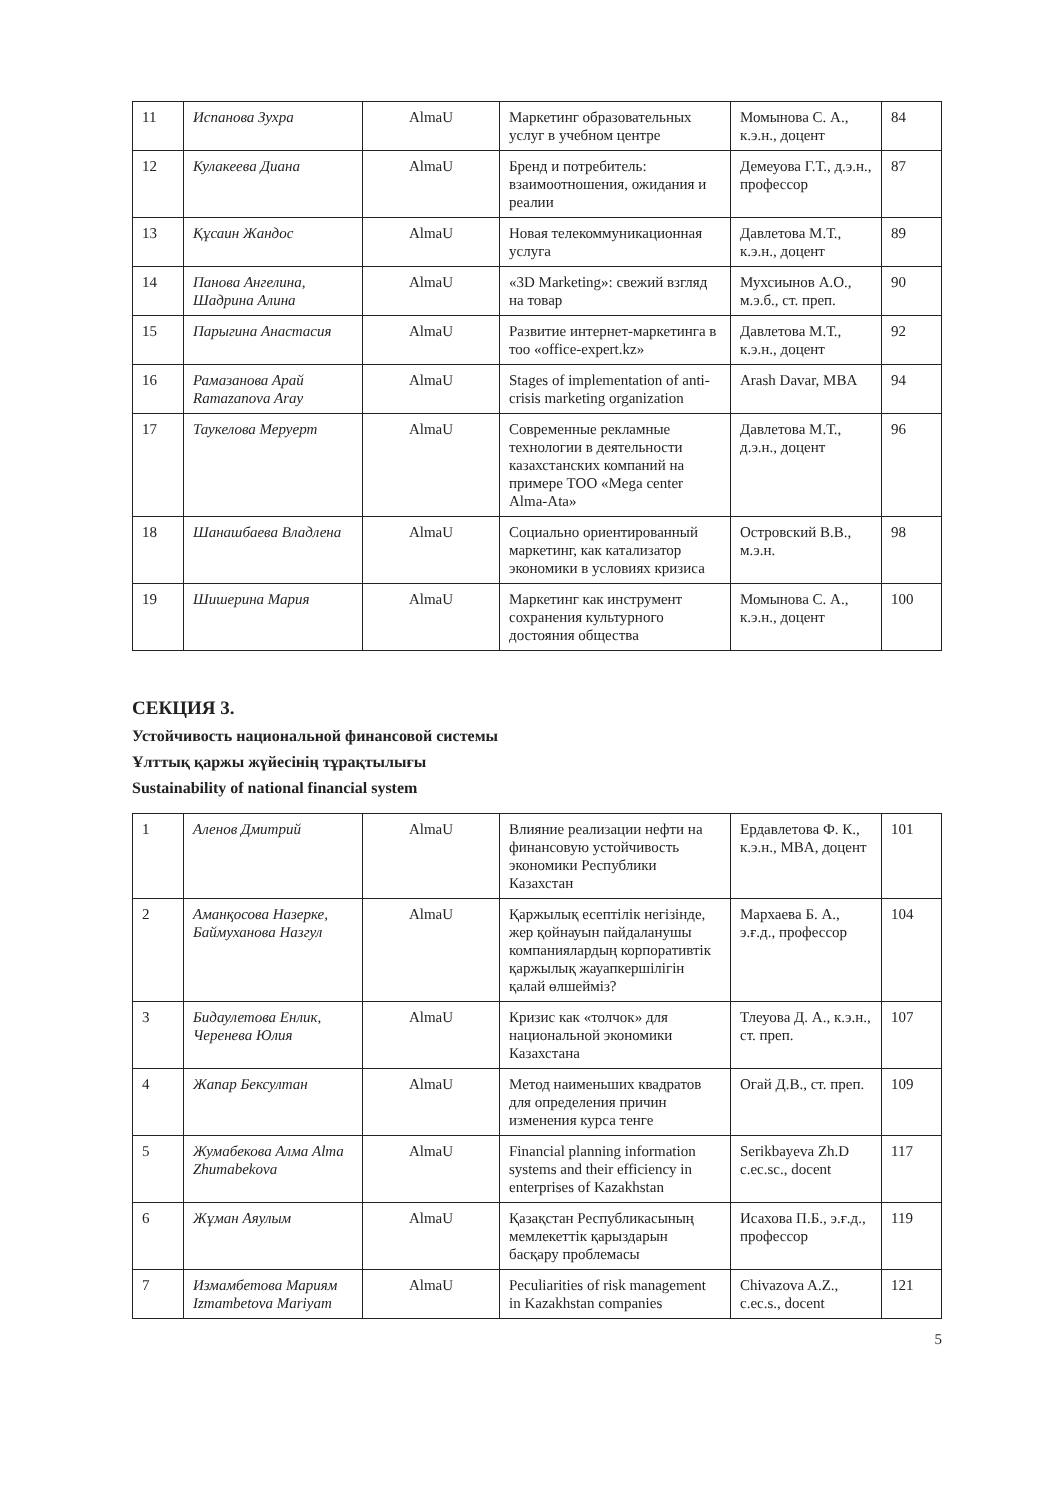| 11 | Испанова Зухра | AlmaU | Маркетинг образовательных услуг в учебном центре | Момынова С. А., к.э.н., доцент | 84 |
| 12 | Кулакеева Диана | AlmaU | Бренд и потребитель: взаимоотношения, ожидания и реалии | Демеуова Г.Т., д.э.н., профессор | 87 |
| 13 | Құсаин Жандос | AlmaU | Новая телекоммуникационная услуга | Давлетова М.Т., к.э.н., доцент | 89 |
| 14 | Панова Ангелина, Шадрина Алина | AlmaU | «3D Marketing»: свежий взгляд на товар | Мухсиынов А.О., м.э.б., ст. преп. | 90 |
| 15 | Парыгина Анастасия | AlmaU | Развитие интернет-маркетинга в тоо «office-expert.kz» | Давлетова М.Т., к.э.н., доцент | 92 |
| 16 | Рамазанова Арай Ramazanova Aray | AlmaU | Stages of implementation of anti-crisis marketing organization | Arash Davar, MBA | 94 |
| 17 | Таукелова Меруерт | AlmaU | Современные рекламные технологии в деятельности казахстанских компаний на примере ТОО «Mega center Alma-Ata» | Давлетова М.Т., д.э.н., доцент | 96 |
| 18 | Шанашбаева Владлена | AlmaU | Социально ориентированный маркетинг, как катализатор экономики в условиях кризиса | Островский В.В., м.э.н. | 98 |
| 19 | Шишерина Мария | AlmaU | Маркетинг как инструмент сохранения культурного достояния общества | Момынова С. А., к.э.н., доцент | 100 |
СЕКЦИЯ 3.
Устойчивость национальной финансовой системы
Ұлттық қаржы жүйесінің тұрақтылығы
Sustainability of national financial system
| 1 | Аленов Дмитрий | AlmaU | Влияние реализации нефти на финансовую устойчивость экономики Республики Казахстан | Ердавлетова Ф. К., к.э.н., MBA, доцент | 101 |
| 2 | Аманқосова Назерке, Баймуханова Назгул | AlmaU | Қаржылық есептілік негізінде, жер қойнауын пайдаланушы компаниялардың корпоративтік қаржылық жауапкершілігін қалай өлшейміз? | Мархаева Б. А., э.ғ.д., профессор | 104 |
| 3 | Бидаулетова Енлик, Черенева Юлия | AlmaU | Кризис как «толчок» для национальной экономики Казахстана | Тлеуова Д. А., к.э.н., ст. преп. | 107 |
| 4 | Жапар Бексултан | AlmaU | Метод наименьших квадратов для определения причин изменения курса тенге | Огай Д.В., ст. преп. | 109 |
| 5 | Жумабекова Алма Alma Zhumabekova | AlmaU | Financial planning information systems and their efficiency in enterprises of Kazakhstan | Serikbayeva Zh.D c.ec.sc., docent | 117 |
| 6 | Жұман Аяулым | AlmaU | Қазақстан Республикасының мемлекеттік қарыздарын басқару проблемасы | Исахова П.Б., э.ғ.д., профессор | 119 |
| 7 | Измамбетова Мариям Izmambetova Mariyam | AlmaU | Peculiarities of risk management in Kazakhstan companies | Chivazova A.Z., c.ec.s., docent | 121 |
5